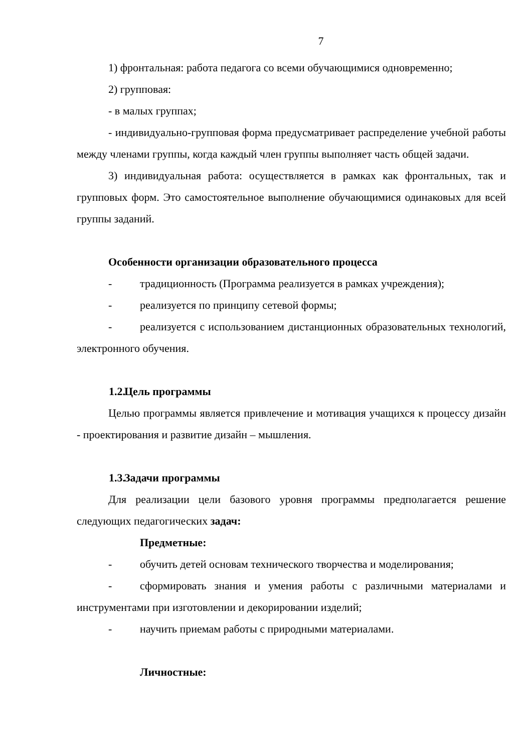7
1) фронтальная: работа педагога со всеми обучающимися одновременно;
2) групповая:
- в малых группах;
- индивидуально-групповая форма предусматривает распределение учебной работы между членами группы, когда каждый член группы выполняет часть общей задачи.
3) индивидуальная работа: осуществляется в рамках как фронтальных, так и групповых форм. Это самостоятельное выполнение обучающимися одинаковых для всей группы заданий.
Особенности организации образовательного процесса
- традиционность (Программа реализуется в рамках учреждения);
- реализуется по принципу сетевой формы;
- реализуется с использованием дистанционных образовательных технологий, электронного обучения.
1.2. Цель программы
Целью программы является привлечение и мотивация учащихся к процессу дизайн - проектирования и развитие дизайн – мышления.
1.3. Задачи программы
Для реализации цели базового уровня программы предполагается решение следующих педагогических задач:
Предметные:
- обучить детей основам технического творчества и моделирования;
- сформировать знания и умения работы с различными материалами и инструментами при изготовлении и декорировании изделий;
- научить приемам работы с природными материалами.
Личностные: